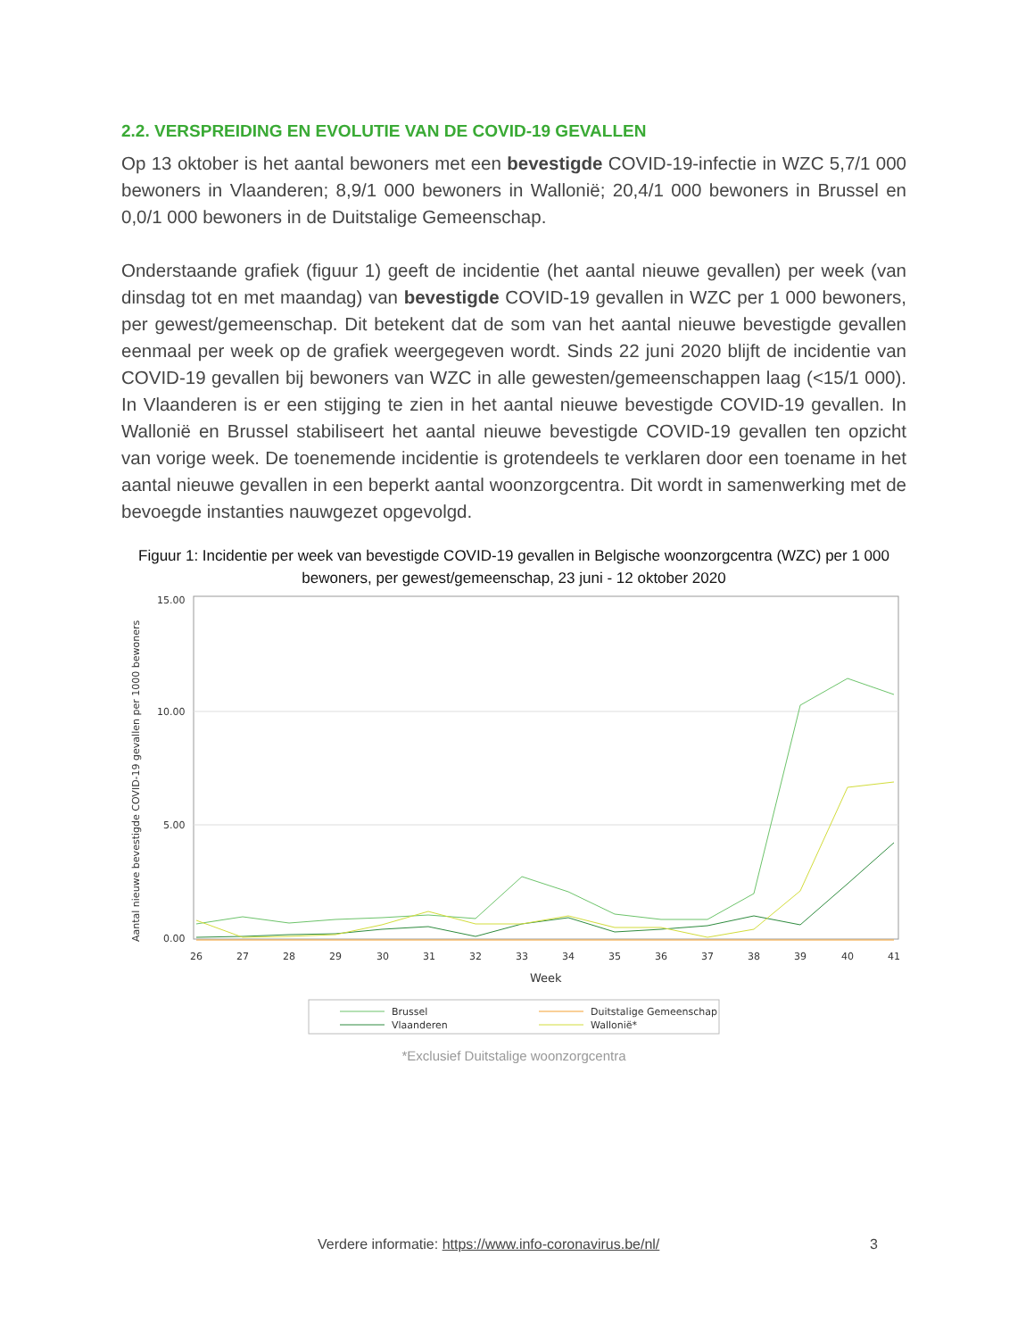2.2. VERSPREIDING EN EVOLUTIE VAN DE COVID-19 GEVALLEN
Op 13 oktober is het aantal bewoners met een bevestigde COVID-19-infectie in WZC 5,7/1 000 bewoners in Vlaanderen; 8,9/1 000 bewoners in Wallonië; 20,4/1 000 bewoners in Brussel en 0,0/1 000 bewoners in de Duitstalige Gemeenschap.
Onderstaande grafiek (figuur 1) geeft de incidentie (het aantal nieuwe gevallen) per week (van dinsdag tot en met maandag) van bevestigde COVID-19 gevallen in WZC per 1 000 bewoners, per gewest/gemeenschap. Dit betekent dat de som van het aantal nieuwe bevestigde gevallen eenmaal per week op de grafiek weergegeven wordt. Sinds 22 juni 2020 blijft de incidentie van COVID-19 gevallen bij bewoners van WZC in alle gewesten/gemeenschappen laag (<15/1 000). In Vlaanderen is er een stijging te zien in het aantal nieuwe bevestigde COVID-19 gevallen. In Wallonië en Brussel stabiliseert het aantal nieuwe bevestigde COVID-19 gevallen ten opzicht van vorige week. De toenemende incidentie is grotendeels te verklaren door een toename in het aantal nieuwe gevallen in een beperkt aantal woonzorgcentra. Dit wordt in samenwerking met de bevoegde instanties nauwgezet opgevolgd.
Figuur 1: Incidentie per week van bevestigde COVID-19 gevallen in Belgische woonzorgcentra (WZC) per 1 000 bewoners, per gewest/gemeenschap, 23 juni - 12 oktober 2020
15.00
10.00
5.00
0.00
Aantal nieuwe bevestigde COVID-19 gevallen per 1000 bewoners
26
27
28
29
30
31
32
33
34
35
36
37
38
39
40
41
Week
Brussel
Vlaanderen
Duitstalige Gemeenschap
Wallonië*
*Exclusief Duitstalige woonzorgcentra
Verdere informatie: https://www.info-coronavirus.be/nl/
3